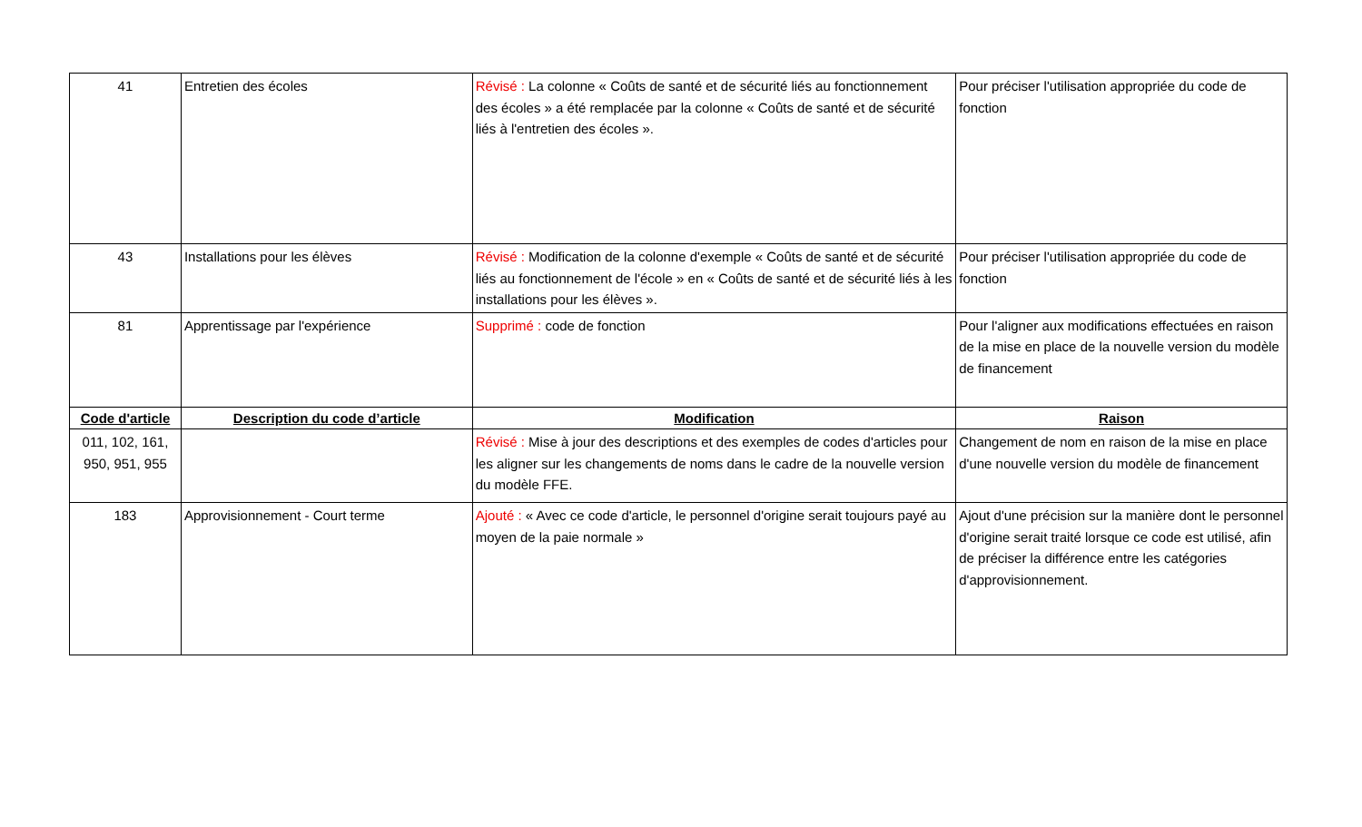| 41 | Entretien des écoles | Révisé : La colonne « Coûts de santé et de sécurité liés au fonctionnement des écoles » a été remplacée par la colonne « Coûts de santé et de sécurité liés à l'entretien des écoles ». | Pour préciser l'utilisation appropriée du code de fonction |
| 43 | Installations pour les élèves | Révisé : Modification de la colonne d'exemple « Coûts de santé et de sécurité liés au fonctionnement de l'école » en « Coûts de santé et de sécurité liés à les installations pour les élèves ». | Pour préciser l'utilisation appropriée du code de fonction |
| 81 | Apprentissage par l'expérience | Supprimé : code de fonction | Pour l'aligner aux modifications effectuées en raison de la mise en place de la nouvelle version du modèle de financement |
| Code d'article | Description du code d’article | Modification | Raison |
| 011, 102, 161, 950, 951, 955 | | Révisé : Mise à jour des descriptions et des exemples de codes d'articles pour les aligner sur les changements de noms dans le cadre de la nouvelle version du modèle FFE. | Changement de nom en raison de la mise en place d'une nouvelle version du modèle de financement |
| 183 | Approvisionnement - Court terme | Ajouté : « Avec ce code d'article, le personnel d'origine serait toujours payé au moyen de la paie normale » | Ajout d'une précision sur la manière dont le personnel d'origine serait traité lorsque ce code est utilisé, afin de préciser la différence entre les catégories d'approvisionnement. |